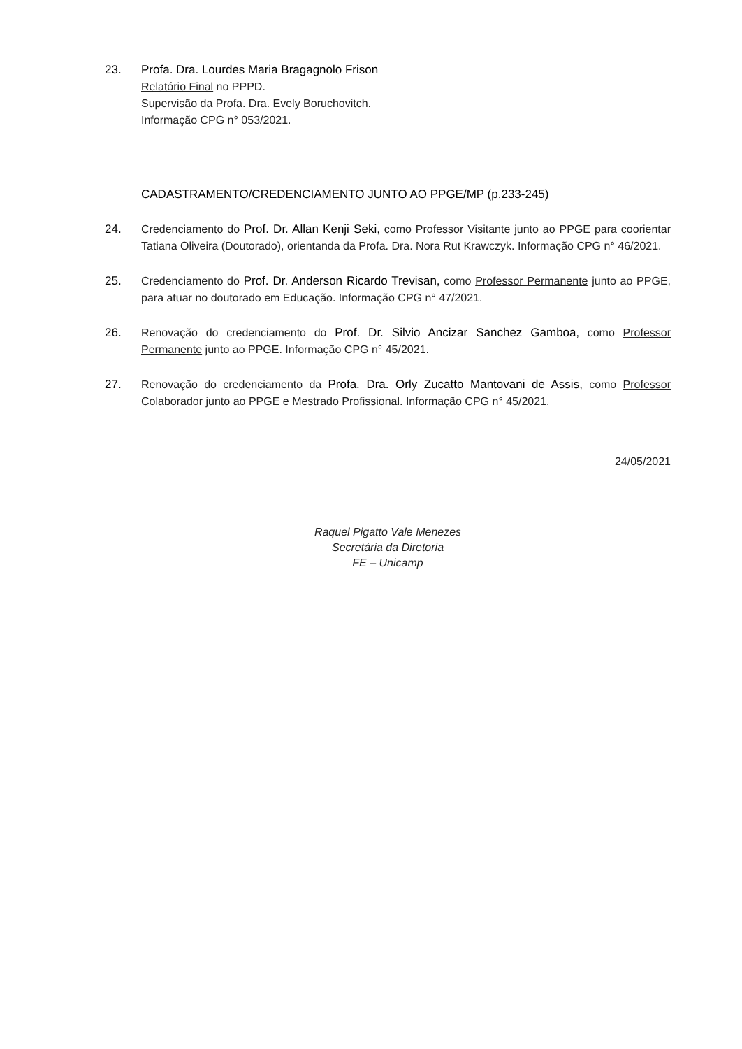23. Profa. Dra. Lourdes Maria Bragagnolo Frison
Relatório Final no PPPD.
Supervisão da Profa. Dra. Evely Boruchovitch.
Informação CPG n° 053/2021.
CADASTRAMENTO/CREDENCIAMENTO JUNTO AO PPGE/MP (p.233-245)
24. Credenciamento do Prof. Dr. Allan Kenji Seki, como Professor Visitante junto ao PPGE para coorientar Tatiana Oliveira (Doutorado), orientanda da Profa. Dra. Nora Rut Krawczyk. Informação CPG n° 46/2021.
25. Credenciamento do Prof. Dr. Anderson Ricardo Trevisan, como Professor Permanente junto ao PPGE, para atuar no doutorado em Educação. Informação CPG n° 47/2021.
26. Renovação do credenciamento do Prof. Dr. Silvio Ancizar Sanchez Gamboa, como Professor Permanente junto ao PPGE. Informação CPG n° 45/2021.
27. Renovação do credenciamento da Profa. Dra. Orly Zucatto Mantovani de Assis, como Professor Colaborador junto ao PPGE e Mestrado Profissional. Informação CPG n° 45/2021.
24/05/2021
Raquel Pigatto Vale Menezes
Secretária da Diretoria
FE – Unicamp